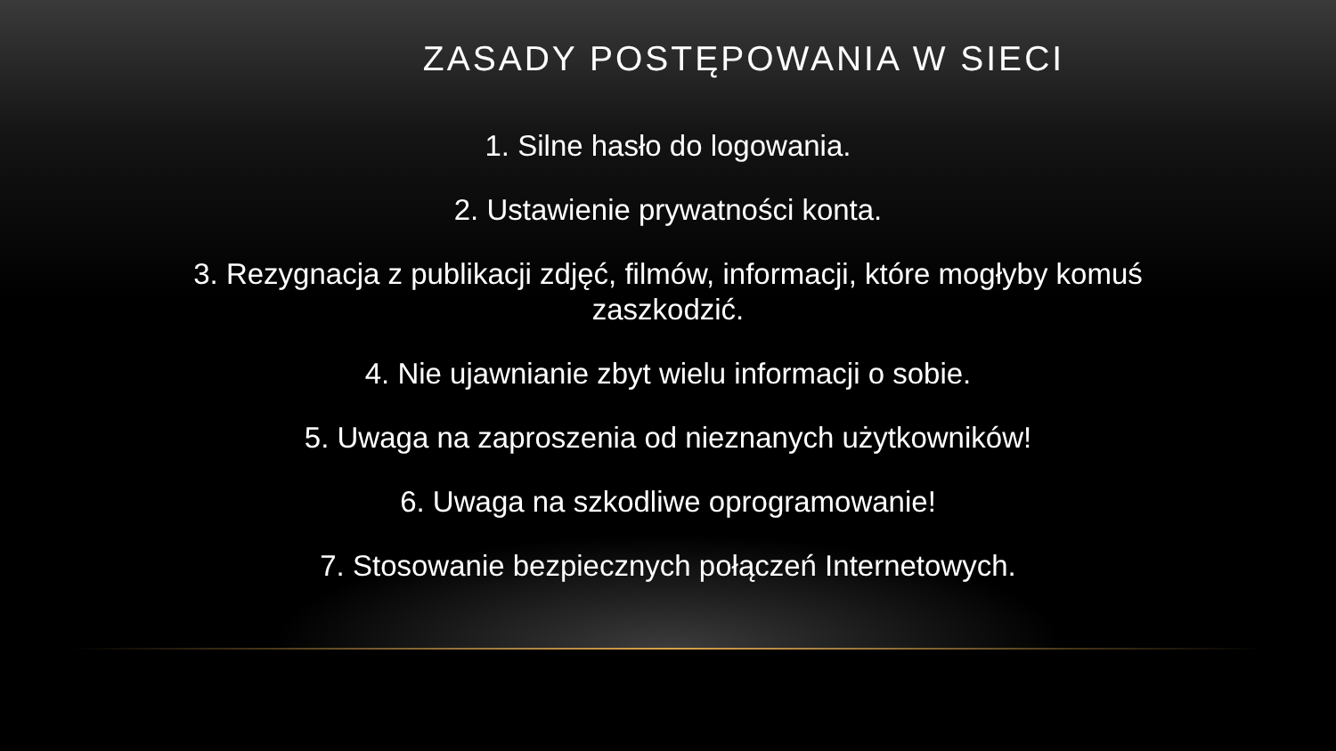ZASADY POSTĘPOWANIA W SIECI
1. Silne hasło do logowania.
2. Ustawienie prywatności konta.
3. Rezygnacja z publikacji zdjęć, filmów, informacji, które mogłyby komuś zaszkodzić.
4. Nie ujawnianie zbyt wielu informacji o sobie.
5. Uwaga na zaproszenia od nieznanych użytkowników!
6. Uwaga na szkodliwe oprogramowanie!
7. Stosowanie bezpiecznych połączeń Internetowych.